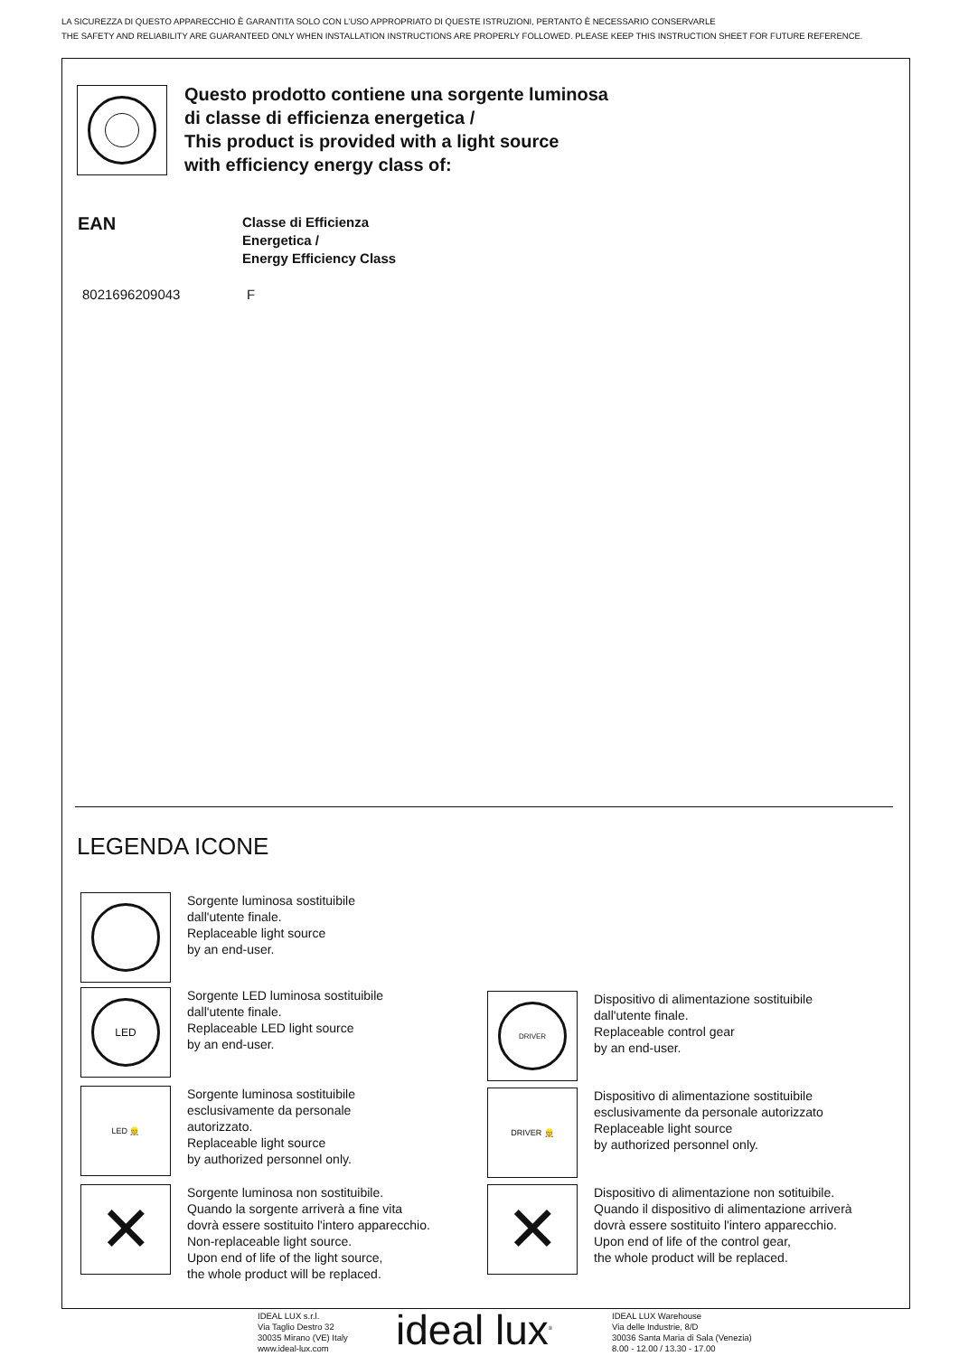LA SICUREZZA DI QUESTO APPARECCHIO È GARANTITA SOLO CON L’USO APPROPRIATO DI QUESTE ISTRUZIONI, PERTANTO È NECESSARIO CONSERVARLE
THE SAFETY AND RELIABILITY ARE GUARANTEED ONLY WHEN INSTALLATION INSTRUCTIONS ARE PROPERLY FOLLOWED. PLEASE KEEP THIS INSTRUCTION SHEET FOR FUTURE REFERENCE.
Questo prodotto contiene una sorgente luminosa
di classe di efficienza energetica /
This product is provided with a light source
with efficiency energy class of:
| EAN | Classe di Efficienza Energetica / Energy Efficiency Class |
| --- | --- |
| 8021696209043 | F |
LEGENDA ICONE
Sorgente luminosa sostituibile
dall'utente finale.
Replaceable light source
by an end-user.
LED
Sorgente LED luminosa sostituibile
dall'utente finale.
Replaceable LED light source
by an end-user.
DRIVER
Dispositivo di alimentazione sostituibile
dall'utente finale.
Replaceable control gear
by an end-user.
LED 👷
Sorgente luminosa sostituibile
esclusivamente da personale
autorizzato.
Replaceable light source
by authorized personnel only.
DRIVER 👷
Dispositivo di alimentazione sostituibile
esclusivamente da personale autorizzato
Replaceable light source
by authorized personnel only.
✕
Sorgente luminosa non sostituibile.
Quando la sorgente arriverà a fine vita
dovrà essere sostituito l'intero apparecchio.
Non-replaceable light source.
Upon end of life of the light source,
the whole product will be replaced.
✕
Dispositivo di alimentazione non sotituibile.
Quando il dispositivo di alimentazione arriverà
dovrà essere sostituito l'intero apparecchio.
Upon end of life of the control gear,
the whole product will be replaced.
IDEAL LUX s.r.l.
Via Taglio Destro 32
30035 Mirano (VE) Italy
www.ideal-lux.com
ideal lux<sup>®</sup>
IDEAL LUX Warehouse
Via delle Industrie, 8/D
30036 Santa Maria di Sala (Venezia)
8.00 - 12.00 / 13.30 - 17.00